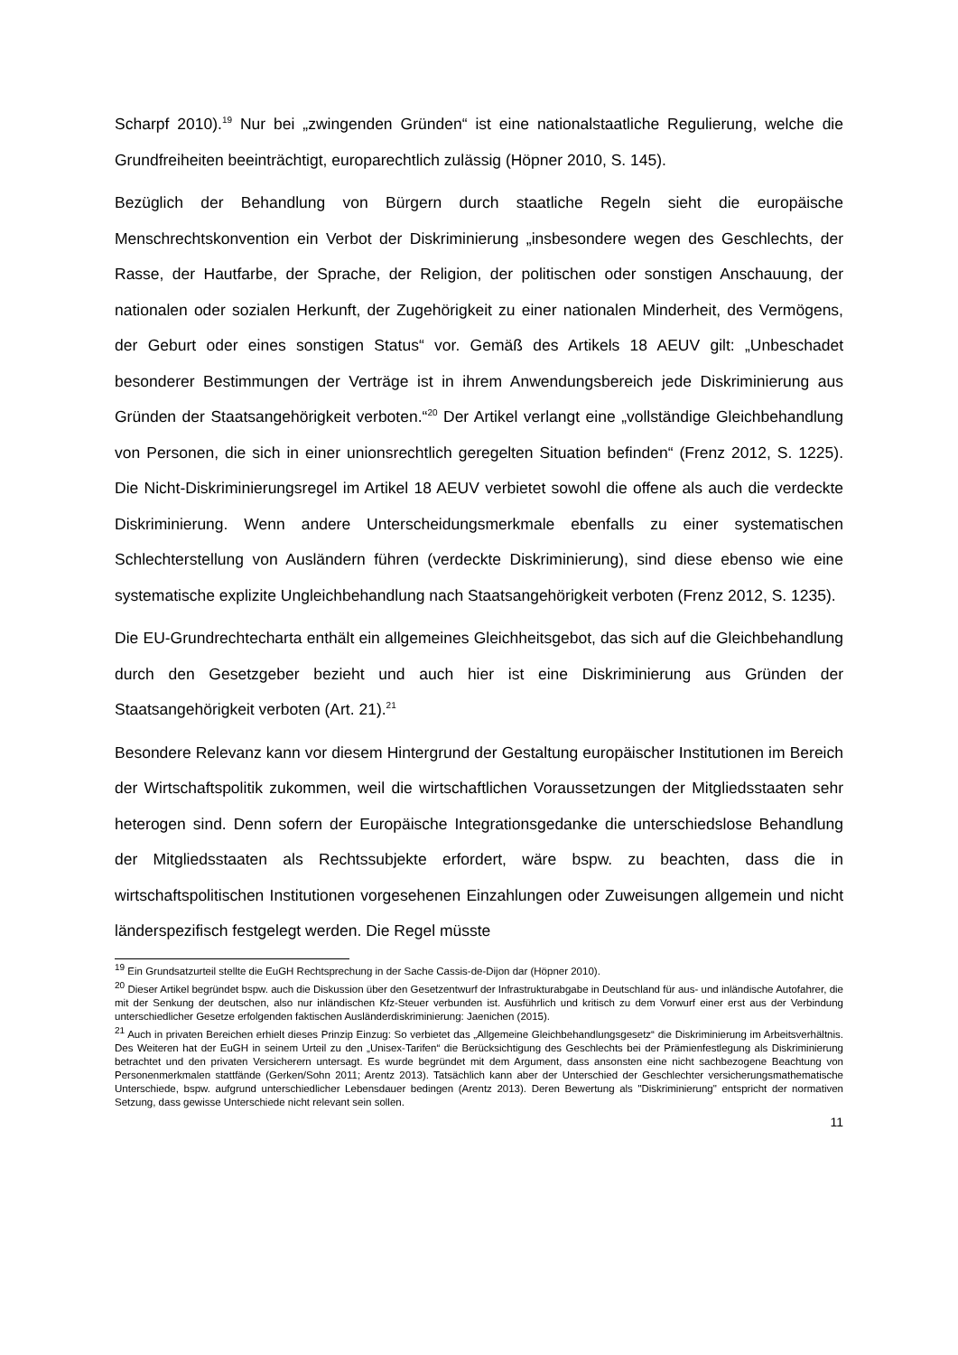Scharpf 2010).<sup>19</sup> Nur bei „zwingenden Gründen“ ist eine nationalstaatliche Regulierung, welche die Grundfreiheiten beeinträchtigt, europarechtlich zulässig (Höpner 2010, S. 145).
Bezüglich der Behandlung von Bürgern durch staatliche Regeln sieht die europäische Menschrechtskonvention ein Verbot der Diskriminierung „insbesondere wegen des Geschlechts, der Rasse, der Hautfarbe, der Sprache, der Religion, der politischen oder sonstigen Anschauung, der nationalen oder sozialen Herkunft, der Zugehörigkeit zu einer nationalen Minderheit, des Vermögens, der Geburt oder eines sonstigen Status“ vor. Gemäß des Artikels 18 AEUV gilt: „Unbeschadet besonderer Bestimmungen der Verträge ist in ihrem Anwendungsbereich jede Diskriminierung aus Gründen der Staatsangehörigkeit verboten.“<sup>20</sup> Der Artikel verlangt eine „vollständige Gleichbehandlung von Personen, die sich in einer unionsrechtlich geregelten Situation befinden“ (Frenz 2012, S. 1225). Die Nicht-Diskriminierungsregel im Artikel 18 AEUV verbietet sowohl die offene als auch die verdeckte Diskriminierung. Wenn andere Unterscheidungsmerkmale ebenfalls zu einer systematischen Schlechterstellung von Ausländern führen (verdeckte Diskriminierung), sind diese ebenso wie eine systematische explizite Ungleichbehandlung nach Staatsangehörigkeit verboten (Frenz 2012, S. 1235).
Die EU-Grundrechtecharta enthält ein allgemeines Gleichheitsgebot, das sich auf die Gleichbehandlung durch den Gesetzgeber bezieht und auch hier ist eine Diskriminierung aus Gründen der Staatsangehörigkeit verboten (Art. 21).<sup>21</sup>
Besondere Relevanz kann vor diesem Hintergrund der Gestaltung europäischer Institutionen im Bereich der Wirtschaftspolitik zukommen, weil die wirtschaftlichen Voraussetzungen der Mitgliedsstaaten sehr heterogen sind. Denn sofern der Europäische Integrationsgedanke die unterschiedslose Behandlung der Mitgliedsstaaten als Rechtssubjekte erfordert, wäre bspw. zu beachten, dass die in wirtschaftspolitischen Institutionen vorgesehenen Einzahlungen oder Zuweisungen allgemein und nicht länderspezifisch festgelegt werden. Die Regel müsste
<sup>19</sup> Ein Grundsatzurteil stellte die EuGH Rechtsprechung in der Sache Cassis-de-Dijon dar (Höpner 2010).
<sup>20</sup> Dieser Artikel begründet bspw. auch die Diskussion über den Gesetzentwurf der Infrastrukturabgabe in Deutschland für aus- und inländische Autofahrer, die mit der Senkung der deutschen, also nur inländischen Kfz-Steuer verbunden ist. Ausführlich und kritisch zu dem Vorwurf einer erst aus der Verbindung unterschiedlicher Gesetze erfolgenden faktischen Ausländerdiskriminierung: Jaenichen (2015).
<sup>21</sup> Auch in privaten Bereichen erhielt dieses Prinzip Einzug: So verbietet das „Allgemeine Gleichbehandlungsgesetz“ die Diskriminierung im Arbeitsverhältnis. Des Weiteren hat der EuGH in seinem Urteil zu den „Unisex-Tarifen“ die Berücksichtigung des Geschlechts bei der Prämienfestlegung als Diskriminierung betrachtet und den privaten Versicherern untersagt. Es wurde begründet mit dem Argument, dass ansonsten eine nicht sachbezogene Beachtung von Personenmerkmalen stattfände (Gerken/Sohn 2011; Arentz 2013). Tatsächlich kann aber der Unterschied der Geschlechter versicherungsmathematische Unterschiede, bspw. aufgrund unterschiedlicher Lebensdauer bedingen (Arentz 2013). Deren Bewertung als "Diskriminierung" entspricht der normativen Setzung, dass gewisse Unterschiede nicht relevant sein sollen.
11